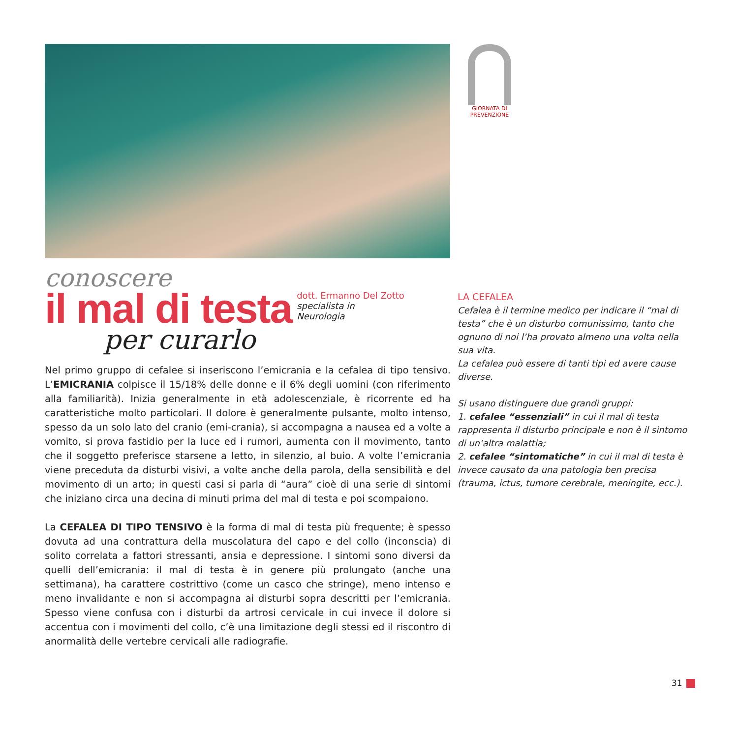GIORNATA DI PREVENZIONE
conoscere
il mal di testa
per curarlo
dott. Ermanno Del Zotto
specialista in
Neurologia
Nel primo gruppo di cefalee si inseriscono l’emicrania e la cefalea di tipo tensivo. L’EMICRANIA colpisce il 15/18% delle donne e il 6% degli uomini (con riferimento alla familiarità). Inizia generalmente in età adolescenziale, è ricorrente ed ha caratteristiche molto particolari. Il dolore è generalmente pulsante, molto intenso, spesso da un solo lato del cranio (emi-crania), si accompagna a nausea ed a volte a vomito, si prova fastidio per la luce ed i rumori, aumenta con il movimento, tanto che il soggetto preferisce starsene a letto, in silenzio, al buio. A volte l’emicrania viene preceduta da disturbi visivi, a volte anche della parola, della sensibilità e del movimento di un arto; in questi casi si parla di “aura” cioè di una serie di sintomi che iniziano circa una decina di minuti prima del mal di testa e poi scompaiono.
La CEFALEA DI TIPO TENSIVO è la forma di mal di testa più frequente; è spesso dovuta ad una contrattura della muscolatura del capo e del collo (inconscia) di solito correlata a fattori stressanti, ansia e depressione. I sintomi sono diversi da quelli dell’emicrania: il mal di testa è in genere più prolungato (anche una settimana), ha carattere costrittivo (come un casco che stringe), meno intenso e meno invalidante e non si accompagna ai disturbi sopra descritti per l’emicrania. Spesso viene confusa con i disturbi da artrosi cervicale in cui invece il dolore si accentua con i movimenti del collo, c’è una limitazione degli stessi ed il riscontro di anormalità delle vertebre cervicali alle radiografie.
LA CEFALEA
Cefalea è il termine medico per indicare il “mal di testa” che è un disturbo comunissimo, tanto che ognuno di noi l’ha provato almeno una volta nella sua vita.
La cefalea può essere di tanti tipi ed avere cause diverse.
Si usano distinguere due grandi gruppi:
1. cefalee “essenziali” in cui il mal di testa rappresenta il disturbo principale e non è il sintomo di un’altra malattia;
2. cefalee “sintomatiche” in cui il mal di testa è invece causato da una patologia ben precisa (trauma, ictus, tumore cerebrale, meningite, ecc.).
31